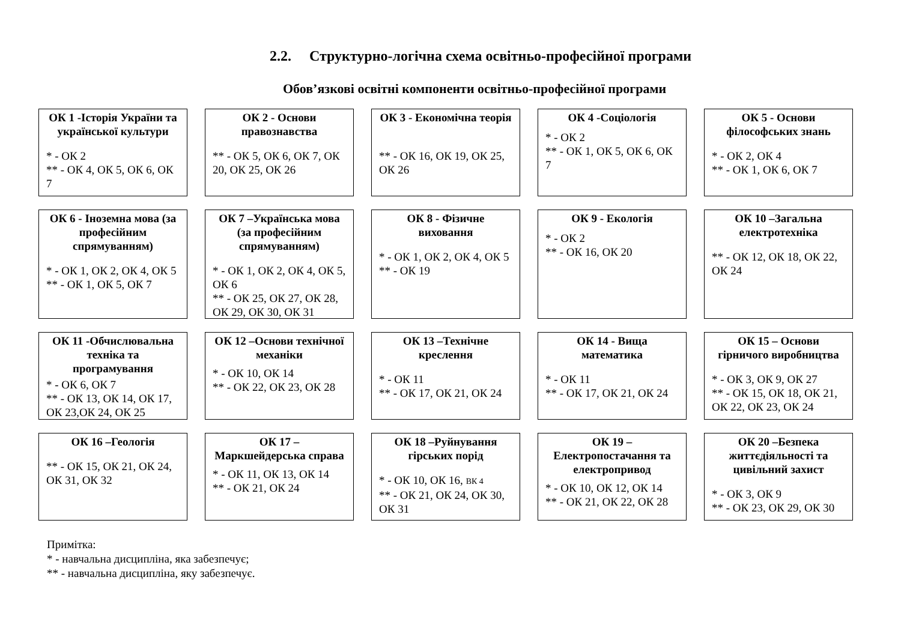2.2. Структурно-логічна схема освітньо-професійної програми
Обов’язкові освітні компоненти освітньо-професійної програми
ОК 1 -Історія України та української культури
* - ОК 2
** - ОК 4, ОК 5, ОК 6, ОК 7
ОК 2 - Основи правознавства
** - ОК 5, ОК 6, ОК 7, ОК 20, ОК 25, ОК 26
ОК 3 - Економічна теорія
** - ОК 16, ОК 19, ОК 25, ОК 26
ОК 4 -Соціологія
* - ОК 2
** - ОК 1, ОК 5, ОК 6, ОК 7
ОК 5 - Основи філософських знань
* - ОК 2, ОК 4
** - ОК 1, ОК 6, ОК 7
ОК 6 - Іноземна мова (за професійним спрямуванням)
* - ОК 1, ОК 2, ОК 4, ОК 5
** - ОК 1, ОК 5, ОК 7
ОК 7 –Українська мова (за професійним спрямуванням)
* - ОК 1, ОК 2, ОК 4, ОК 5, ОК 6
** - ОК 25, ОК 27, ОК 28, ОК 29, ОК 30, ОК 31
ОК 8 - Фізичне виховання
* - ОК 1, ОК 2, ОК 4, ОК 5
** - ОК 19
ОК 9 - Екологія
* - ОК 2
** - ОК 16, ОК 20
ОК 10 –Загальна електротехніка
** - ОК 12, ОК 18, ОК 22, ОК 24
ОК 11 -Обчислювальна техніка та програмування
* - ОК 6, ОК 7
** - ОК 13, ОК 14, ОК 17, ОК 23,ОК 24, ОК 25
ОК 12 –Основи технічної механіки
* - ОК 10, ОК 14
** - ОК 22, ОК 23, ОК 28
ОК 13 –Технічне креслення
* - ОК 11
** - ОК 17, ОК 21, ОК 24
ОК 14 - Вища математика
* - ОК 11
** - ОК 17, ОК 21, ОК 24
ОК 15 – Основи гірничого виробництва
* - ОК 3, ОК 9, ОК 27
** - ОК 15, ОК 18, ОК 21, ОК 22, ОК 23, ОК 24
ОК 16 –Геологія
** - ОК 15, ОК 21, ОК 24, ОК 31, ОК 32
ОК 17 – Маркшейдерська справа
* - ОК 11, ОК 13, ОК 14
** - ОК 21, ОК 24
ОК 18 –Руйнування гірських порід
* - ОК 10, ОК 16, ВК 4
** - ОК 21, ОК 24, ОК 30, ОК 31
ОК 19 – Електропостачання та електропривод
* - ОК 10, ОК 12, ОК 14
** - ОК 21, ОК 22, ОК 28
ОК 20 –Безпека життєдіяльності та цивільний захист
* - ОК 3, ОК 9
** - ОК 23, ОК 29, ОК 30
Примітка:
* - навчальна дисципліна, яка забезпечує;
** - навчальна дисципліна, яку забезпечує.